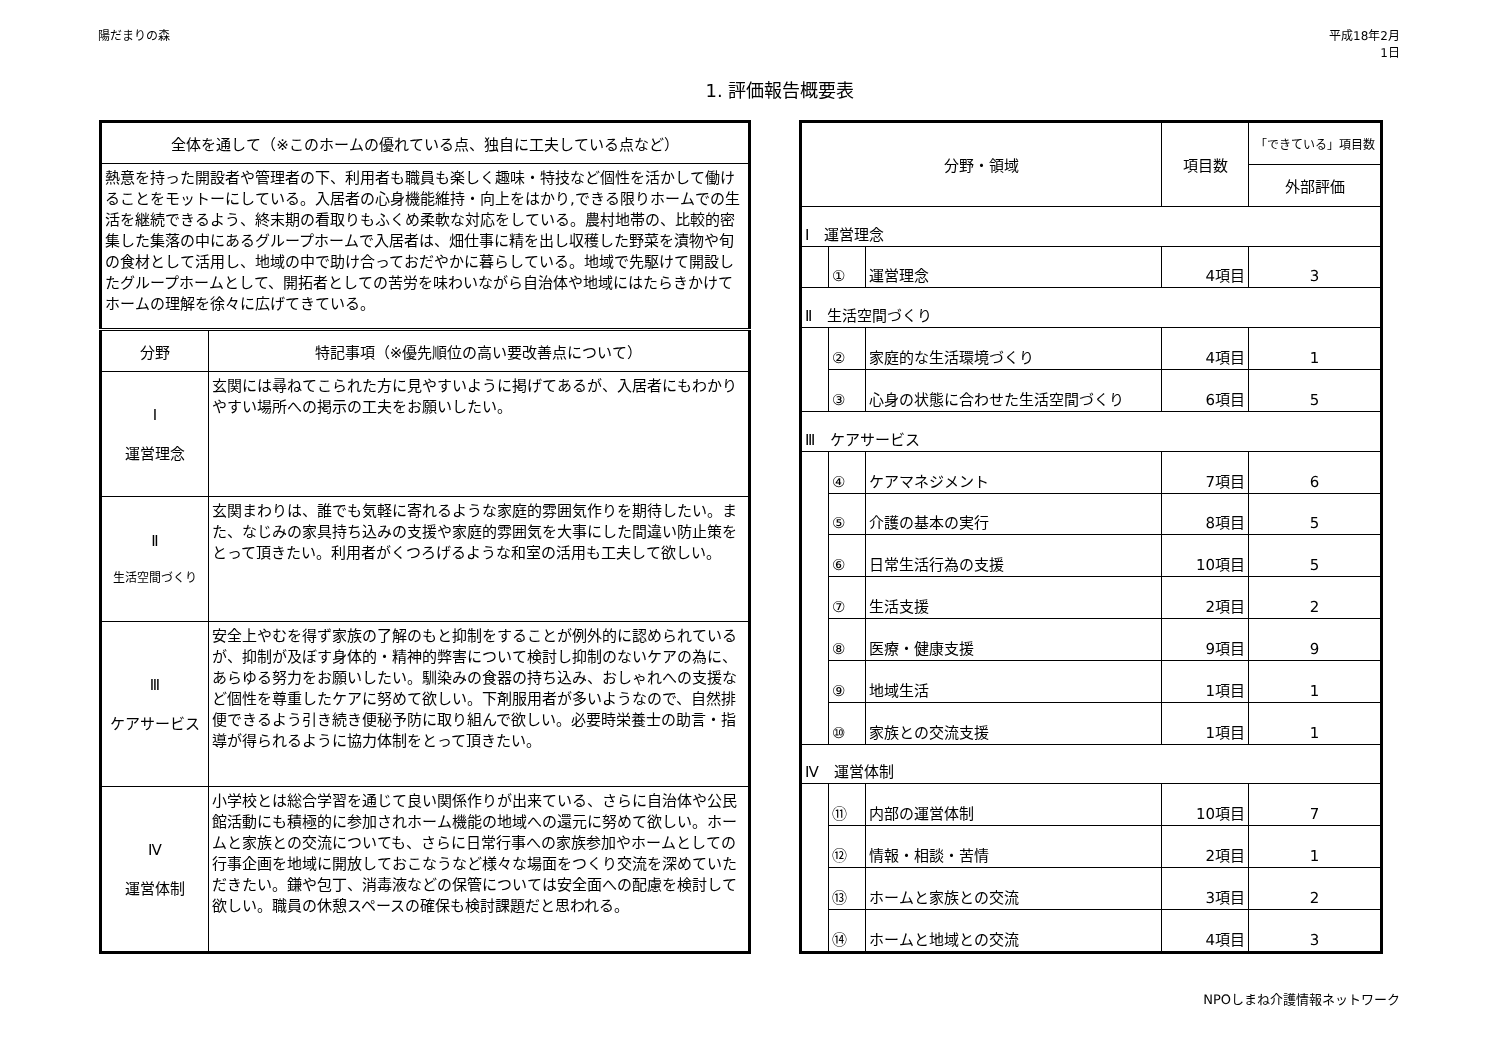陽だまりの森 平成18年2月
1日
1. 評価報告概要表
| 全体を通して（※このホームの優れている点、独自に工夫している点など） | |
| --- | --- |
| 熱意を持った開設者や管理者の下、利用者も職員も楽しく趣味・特技など個性を活かして働けることをモットーにしている。入居者の心身機能維持・向上をはかり,できる限りホームでの生活を継続できるよう、終末期の看取りもふくめ柔軟な対応をしている。農村地帯の、比較的密集した集落の中にあるグループホームで入居者は、畑仕事に精を出し収穫した野菜を漬物や旬の食材として活用し、地域の中で助け合っておだやかに暮らしている。地域で先駆けて開設したグループホームとして、開拓者としての苦労を味わいながら自治体や地域にはたらきかけてホームの理解を徐々に広げてきている。 | |
| 分野 | 特記事項（※優先順位の高い要改善点について） |
| Ⅰ 運営理念 | 玄関には尋ねてこられた方に見やすいように掲げてあるが、入居者にもわかりやすい場所への掲示の工夫をお願いしたい。 |
| Ⅱ 生活空間づくり | 玄関まわりは、誰でも気軽に寄れるような家庭的雰囲気作りを期待したい。また、なじみの家具持ち込みの支援や家庭的雰囲気を大事にした間違い防止策をとって頂きたい。利用者がくつろげるような和室の活用も工夫して欲しい。 |
| Ⅲ ケアサービス | 安全上やむを得ず家族の了解のもと抑制をすることが例外的に認められているが、抑制が及ぼす身体的・精神的弊害について検討し抑制のないケアの為に、あらゆる努力をお願いしたい。馴染みの食器の持ち込み、おしゃれへの支援など個性を尊重したケアに努めて欲しい。下剤服用者が多いようなので、自然排便できるよう引き続き便秘予防に取り組んで欲しい。必要時栄養士の助言・指導が得られるように協力体制をとって頂きたい。 |
| Ⅳ 運営体制 | 小学校とは総合学習を通じて良い関係作りが出来ている、さらに自治体や公民館活動にも積極的に参加されホーム機能の地域への還元に努めて欲しい。ホームと家族との交流についても、さらに日常行事への家族参加やホームとしての行事企画を地域に開放しておこなうなど様々な場面をつくり交流を深めていただきたい。鎌や包丁、消毒液などの保管については安全面への配慮を検討して欲しい。職員の休憩スペースの確保も検討課題だと思われる。 |
| 分野・領域 | | | 項目数 | 「できている」項目数 |
| --- | --- | --- | --- | --- |
| | | | | 外部評価 |
| Ⅰ 運営理念 | | | | |
| | ① | 運営理念 | 4項目 | 3 |
| Ⅱ 生活空間づくり | | | | |
| | ② | 家庭的な生活環境づくり | 4項目 | 1 |
| | ③ | 心身の状態に合わせた生活空間づくり | 6項目 | 5 |
| Ⅲ ケアサービス | | | | |
| | ④ | ケアマネジメント | 7項目 | 6 |
| | ⑤ | 介護の基本の実行 | 8項目 | 5 |
| | ⑥ | 日常生活行為の支援 | 10項目 | 5 |
| | ⑦ | 生活支援 | 2項目 | 2 |
| | ⑧ | 医療・健康支援 | 9項目 | 9 |
| | ⑨ | 地域生活 | 1項目 | 1 |
| | ⑩ | 家族との交流支援 | 1項目 | 1 |
| Ⅳ 運営体制 | | | | |
| | ⑪ | 内部の運営体制 | 10項目 | 7 |
| | ⑫ | 情報・相談・苦情 | 2項目 | 1 |
| | ⑬ | ホームと家族との交流 | 3項目 | 2 |
| | ⑭ | ホームと地域との交流 | 4項目 | 3 |
NPOしまね介護情報ネットワーク